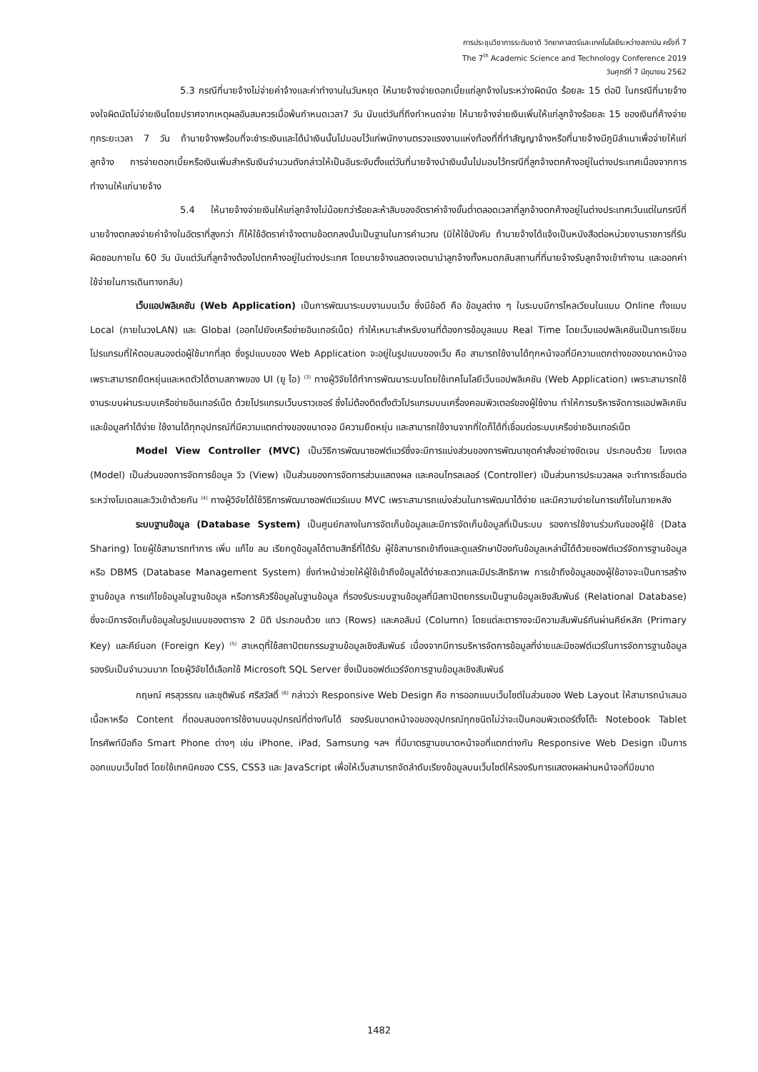การประชุมวิชาการระดับชาติ วิทยาศาสตร์และเทคโนโลยีระหว่างสถาบัน ครั้งที่ 7
The 7<sup>th</sup> Academic Science and Technology Conference 2019
วันศุกร์ที่ 7 มิถุนายน 2562
5.3 กรณีที่นายจ้างไม่จ่ายค่าจ้างและค่าทำงานในวันหยุด ให้นายจ้างจ่ายดอกเบี้ยแก่ลูกจ้างในระหว่างผิดนัด ร้อยละ 15 ต่อปี ในกรณีที่นายจ้างจงใจผิดนัดไม่จ่ายเงินโดยปราศจากเหตุผลอันสมควรเมื่อพ้นกำหนดเวลา7 วัน นับแต่วันที่ถึงกำหนดจ่าย ให้นายจ้างจ่ายเงินเพิ่มให้แก่ลูกจ้างร้อยละ 15 ของเงินที่ค้างจ่ายทุกระยะเวลา 7 วัน ถ้านายจ้างพร้อมที่จะชำระเงินและได้นำเงินนั้นไปมอบไว้แก่พนักงานตรวจแรงงานแห่งท้องที่ที่ทำสัญญาจ้างหรือที่นายจ้างมีภูมิลำเนาเพื่อจ่ายให้แก่ลูกจ้าง การจ่ายดอกเบี้ยหรือเงินเพิ่มสำหรับเงินจำนวนดังกล่าวให้เป็นอันระงับตั้งแต่วันที่นายจ้างนำเงินนั้นไปมอบไว้กรณีที่ลูกจ้างตกค้างอยู่ในต่างประเทศเนื่องจากการทำงานให้แก่นายจ้าง
5.4 ให้นายจ้างจ่ายเงินให้แก่ลูกจ้างไม่น้อยกว่าร้อยละห้าสิบของอัตราค่าจ้างขั้นต่ำตลอดเวลาที่ลูกจ้างตกค้างอยู่ในต่างประเทศเว้นแต่ในกรณีที่นายจ้างตกลงจ่ายค่าจ้างในอัตราที่สูงกว่า ก็ให้ใช้อัตราค่าจ้างตามข้อตกลงนั้นเป็นฐานในการคำนวณ (มิให้ใช้บังคับ ถ้านายจ้างได้แจ้งเป็นหนังสือต่อหน่วยงานราชการที่รับผิดชอบภายใน 60 วัน นับแต่วันที่ลูกจ้างต้องไปตกค้างอยู่ในต่างประเทศ โดยนายจ้างแสดงเจตนานำลูกจ้างทั้งหมดกลับสถานที่ที่นายจ้างรับลูกจ้างเข้าทำงาน และออกค่าใช้จ่ายในการเดินทางกลับ)
เว็บแอปพลิเคชัน (Web Application) เป็นการพัฒนาระบบงานบนเว็บ ซึ่งมีข้อดี คือ ข้อมูลต่าง ๆ ในระบบมีการไหลเวียนในแบบ Online ทั้งแบบ Local (ภายในวงLAN) และ Global (ออกไปยังเครือข่ายอินเทอร์เน็ต) ทำให้เหมาะสำหรับงานที่ต้องการข้อมูลแบบ Real Time โดยเว็บแอปพลิเคชันเป็นการเขียนโปรแกรมที่ให้ตอบสนองต่อผู้ใช้มากที่สุด ซึ่งรูปแบบของ Web Application จะอยู่ในรูปแบบของเว็บ คือ สามารถใช้งานได้ทุกหน้าจอที่มีความแตกต่างของขนาดหน้าจอ เพราะสามารถยืดหยุ่นและหดตัวได้ตามสภาพของ UI (ยู ไอ) <sup>(3)</sup> ทางผู้วิจัยได้ทำการพัฒนาระบบโดยใช้เทคโนโลยีเว็บแอปพลิเคชัน (Web Application) เพราะสามารถใช้งานระบบผ่านระบบเครือข่ายอินเทอร์เน็ต ด้วยโปรแกรมเว็บบราวเซอร์ ซึ่งไม่ต้องติดตั้งตัวโปรแกรมบนเครื่องคอมพิวเตอร์ของผู้ใช้งาน ทำให้การบริหารจัดการแอปพลิเคชันและข้อมูลทำได้ง่าย ใช้งานได้ทุกอุปกรณ์ที่มีความแตกต่างของขนาดจอ มีความยืดหยุ่น และสามารถใช้งานจากที่ใดก็ได้ที่เชื่อมต่อระบบเครือข่ายอินเทอร์เน็ต
Model View Controller (MVC) เป็นวิธีการพัฒนาซอฟต์แวร์ซึ่งจะมีการแบ่งส่วนของการพัฒนาชุดคำสั่งอย่างชัดเจน ประกอบด้วย โมงเดล (Model) เป็นส่วนของการจัดการข้อมูล วิว (View) เป็นส่วนของการจัดการส่วนแสดงผล และคอนโทรลเลอร์ (Controller) เป็นส่วนการประมวลผล จะทำการเชื่อมต่อระหว่างโมเดลและวิวเข้าด้วยกัน <sup>(4)</sup> ทางผู้วิจัยได้ใช้วิธีการพัฒนาซอฟต์แวร์แบบ MVC เพราะสามารถแบ่งส่วนในการพัฒนาได้ง่าย และมีความง่ายในการแก้ไขในภายหลัง
ระบบฐานข้อมูล (Database System) เป็นศูนย์กลางในการจัดเก็บข้อมูลและมีการจัดเก็บข้อมูลที่เป็นระบบ รองการใช้งานร่วมกันของผู้ใช้ (Data Sharing) โดยผู้ใช้สามารถทำการ เพิ่ม แก้ไข ลบ เรียกดูข้อมูลได้ตามสิทธิ์ที่ได้รับ ผู้ใช้สามารถเข้าถึงและดูแลรักษาป้องกันข้อมูลเหล่านี้ได้ด้วยซอฟต์แวร์จัดการฐานข้อมูล หรือ DBMS (Database Management System) ซึ่งทำหน้าช่วยให้ผู้ใช้เข้าถึงข้อมูลได้ง่ายสะดวกและมีประสิทธิภาพ การเข้าถึงข้อมูลของผู้ใช้อาจจะเป็นการสร้างฐานข้อมูล การแก้ไขข้อมูลในฐานข้อมูล หรือการคิวรีข้อมูลในฐานข้อมูล ที่รองรับระบบฐานข้อมูลที่มีสถาปัตยกรรมเป็นฐานข้อมูลเชิงสัมพันธ์ (Relational Database) ซึ่งจะมีการจัดเก็บข้อมูลในรูปแบบของตาราง 2 มิติ ประกอบด้วย แถว (Rows) และคอลัมน์ (Column) โดยแต่ละตารางจะมีความสัมพันธ์กันผ่านคีย์หลัก (Primary Key) และคีย์นอก (Foreign Key) <sup>(5)</sup> สาเหตุที่ใช้สถาปัตยกรรมฐานข้อมูลเชิงสัมพันธ์ เนื่องจากมีการบริหารจัดการข้อมูลที่ง่ายและมีซอฟต์แวร์ในการจัดการฐานข้อมูลรองรับเป็นจำนวนมาก โดยผู้วิจัยได้เลือกใช้ Microsoft SQL Server ซึ่งเป็นซอฟต์แวร์จัดการฐานข้อมูลเชิงสัมพันธ์
กฤษณ์ ศรสุวรรณ และชุติพันธ์ ศรีสวัสดิ์ <sup>(6)</sup> กล่าวว่า Responsive Web Design คือ การออกแบบเว็บไซต์ในส่วนของ Web Layout ให้สามารถนำเสนอเนื้อหาหรือ Content ที่ตอบสนองการใช้งานบนอุปกรณ์ที่ต่างกันได้ รองรับขนาดหน้าจอของอุปกรณ์ทุกชนิดไม่ว่าจะเป็นคอมพิวเตอร์ตั้งโต๊ะ Notebook Tablet โทรศัพท์มือถือ Smart Phone ต่างๆ เช่น iPhone, iPad, Samsung ฯลฯ ที่มีมาตรฐานขนาดหน้าจอที่แตกต่างกัน Responsive Web Design เป็นการออกแบบเว็บไซต์ โดยใช้เทคนิคของ CSS, CSS3 และ JavaScript เพื่อให้เว็บสามารถจัดลำดับเรียงข้อมูลบนเว็บไซต์ให้รองรับการแสดงผลผ่านหน้าจอที่มีขนาด
1482